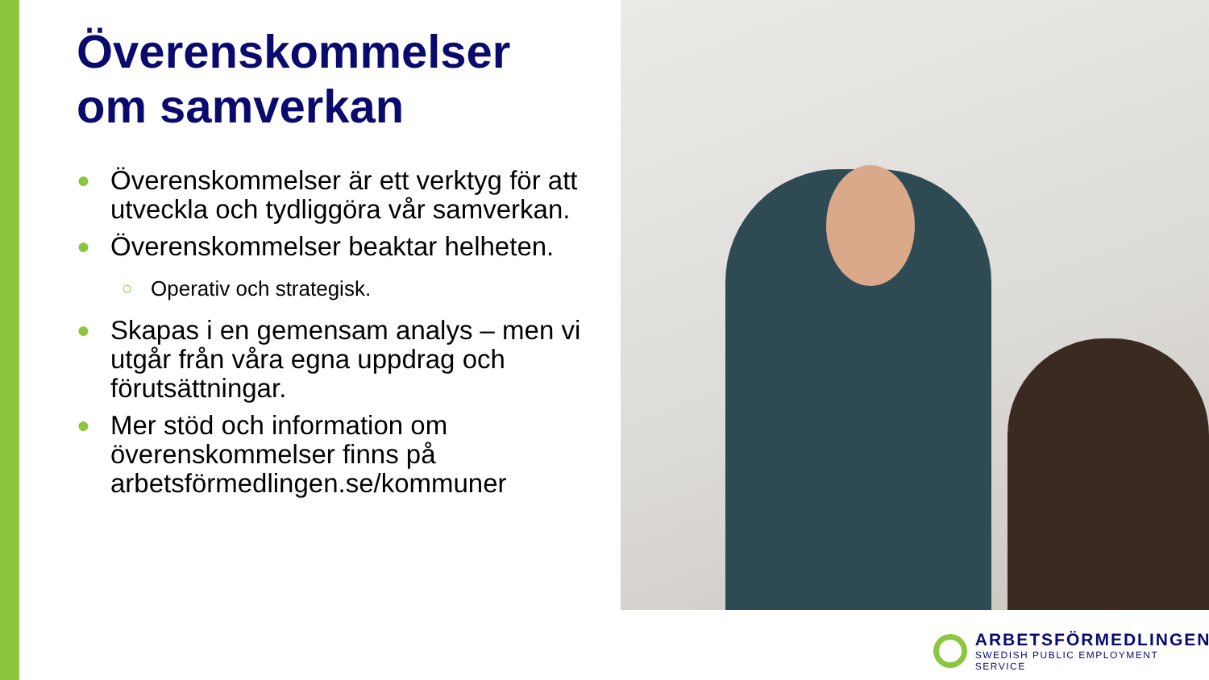Överenskommelser
om samverkan
● Överenskommelser är ett verktyg för att utveckla och tydliggöra vår samverkan.
● Överenskommelser beaktar helheten.
○ Operativ och strategisk.
● Skapas i en gemensam analys – men vi utgår från våra egna uppdrag och förutsättningar.
● Mer stöd och information om överenskommelser finns på arbetsförmedlingen.se/kommuner
ARBETSFÖRMEDLINGEN
SWEDISH PUBLIC EMPLOYMENT SERVICE